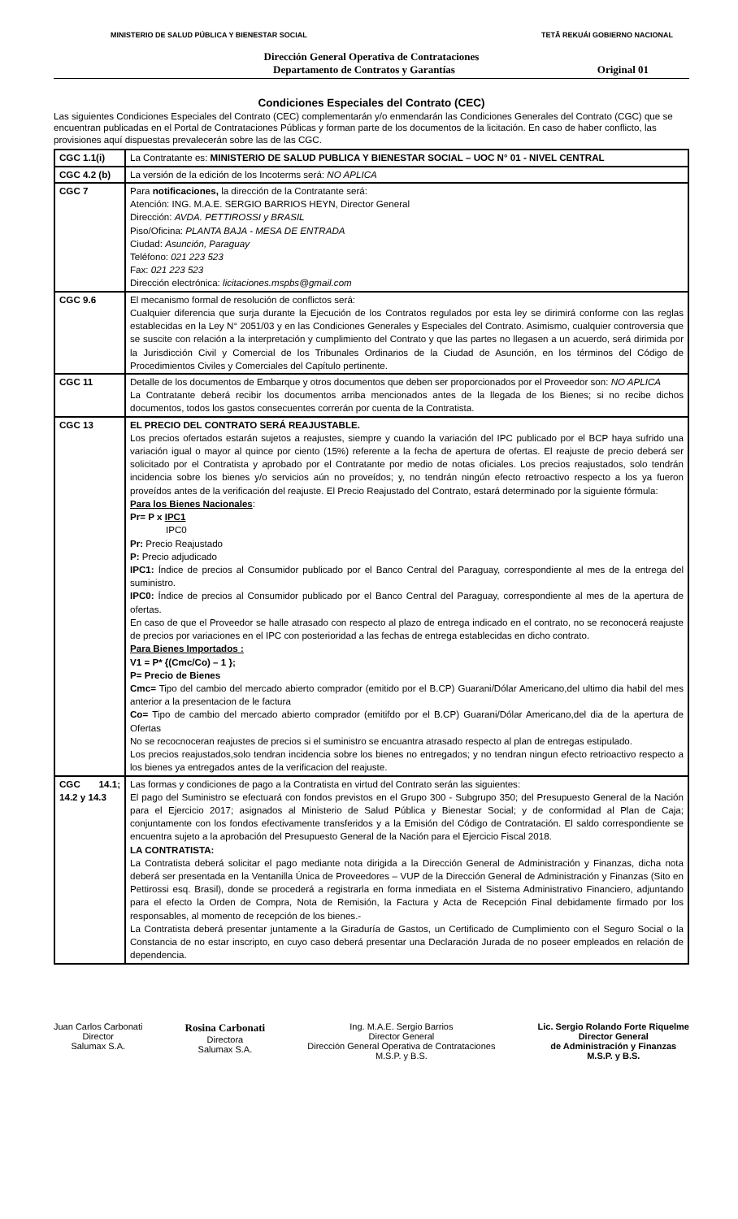MINISTERIO DE SALUD PÚBLICA Y BIENESTAR SOCIAL
TETÃ REKUÁI GOBIERNO NACIONAL
Dirección General Operativa de Contrataciones
Departamento de Contratos y Garantías Original 01
Condiciones Especiales del Contrato (CEC)
Las siguientes Condiciones Especiales del Contrato (CEC) complementarán y/o enmendarán las Condiciones Generales del Contrato (CGC) que se encuentran publicadas en el Portal de Contrataciones Públicas y forman parte de los documentos de la licitación. En caso de haber conflicto, las provisiones aquí dispuestas prevalecerán sobre las de las CGC.
| CGC 1.1(i) | La Contratante es: MINISTERIO DE SALUD PUBLICA Y BIENESTAR SOCIAL – UOC N° 01 - NIVEL CENTRAL |
| CGC 4.2 (b) | La versión de la edición de los Incoterms será: NO APLICA |
| CGC 7 | Para notificaciones, la dirección de la Contratante será: Atención: ING. M.A.E. SERGIO BARRIOS HEYN, Director General Dirección: AVDA. PETTIROSSI y BRASIL Piso/Oficina: PLANTA BAJA - MESA DE ENTRADA Ciudad: Asunción, Paraguay Teléfono: 021 223 523 Fax: 021 223 523 Dirección electrónica: licitaciones.mspbs@gmail.com |
| CGC 9.6 | El mecanismo formal de resolución de conflictos será: Cualquier diferencia que surja durante la Ejecución de los Contratos regulados por esta ley se dirimirá conforme con las reglas establecidas en la Ley N° 2051/03 y en las Condiciones Generales y Especiales del Contrato. Asimismo, cualquier controversia que se suscite con relación a la interpretación y cumplimiento del Contrato y que las partes no llegasen a un acuerdo, será dirimida por la Jurisdicción Civil y Comercial de los Tribunales Ordinarios de la Ciudad de Asunción, en los términos del Código de Procedimientos Civiles y Comerciales del Capítulo pertinente. |
| CGC 11 | Detalle de los documentos de Embarque y otros documentos que deben ser proporcionados por el Proveedor son: NO APLICA La Contratante deberá recibir los documentos arriba mencionados antes de la llegada de los Bienes; si no recibe dichos documentos, todos los gastos consecuentes correrán por cuenta de la Contratista. |
| CGC 13 | EL PRECIO DEL CONTRATO SERÁ REAJUSTABLE. Los precios ofertados estarán sujetos a reajustes, siempre y cuando la variación del IPC publicado por el BCP haya sufrido una variación igual o mayor al quince por ciento (15%) referente a la fecha de apertura de ofertas. El reajuste de precio deberá ser solicitado por el Contratista y aprobado por el Contratante por medio de notas oficiales. Los precios reajustados, solo tendrán incidencia sobre los bienes y/o servicios aún no proveídos; y, no tendrán ningún efecto retroactivo respecto a los ya fueron proveídos antes de la verificación del reajuste. El Precio Reajustado del Contrato, estará determinado por la siguiente fórmula: Para los Bienes Nacionales : Pr= P x IPC1 IPC0 Pr: Precio Reajustado P: Precio adjudicado IPC1: Índice de precios al Consumidor publicado por el Banco Central del Paraguay, correspondiente al mes de la entrega del suministro. IPC0: Índice de precios al Consumidor publicado por el Banco Central del Paraguay, correspondiente al mes de la apertura de ofertas. En caso de que el Proveedor se halle atrasado con respecto al plazo de entrega indicado en el contrato, no se reconocerá reajuste de precios por variaciones en el IPC con posterioridad a las fechas de entrega establecidas en dicho contrato. Para Bienes Importados : V1 = P* {(Cmc/Co) – 1 }; P= Precio de Bienes Cmc= Tipo del cambio del mercado abierto comprador (emitido por el B.CP) Guarani/Dólar Americano,del ultimo dia habil del mes anterior a la presentacion de le factura Co= Tipo de cambio del mercado abierto comprador (emitifdo por el B.CP) Guarani/Dólar Americano,del dia de la apertura de Ofertas No se recocnoceran reajustes de precios si el suministro se encuantra atrasado respecto al plan de entregas estipulado. Los precios reajustados,solo tendran incidencia sobre los bienes no entregados; y no tendran ningun efecto retrioactivo respecto a los bienes ya entregados antes de la verificacion del reajuste. |
| CGC 14.1; 14.2 y 14.3 | Las formas y condiciones de pago a la Contratista en virtud del Contrato serán las siguientes: El pago del Suministro se efectuará con fondos previstos en el Grupo 300 - Subgrupo 350; del Presupuesto General de la Nación para el Ejercicio 2017; asignados al Ministerio de Salud Pública y Bienestar Social; y de conformidad al Plan de Caja; conjuntamente con los fondos efectivamente transferidos y a la Emisión del Código de Contratación. El saldo correspondiente se encuentra sujeto a la aprobación del Presupuesto General de la Nación para el Ejercicio Fiscal 2018. LA CONTRATISTA: La Contratista deberá solicitar el pago mediante nota dirigida a la Dirección General de Administración y Finanzas, dicha nota deberá ser presentada en la Ventanilla Única de Proveedores – VUP de la Dirección General de Administración y Finanzas (Sito en Pettirossi esq. Brasil), donde se procederá a registrarla en forma inmediata en el Sistema Administrativo Financiero, adjuntando para el efecto la Orden de Compra, Nota de Remisión, la Factura y Acta de Recepción Final debidamente firmado por los responsables, al momento de recepción de los bienes.- La Contratista deberá presentar juntamente a la Giraduría de Gastos, un Certificado de Cumplimiento con el Seguro Social o la Constancia de no estar inscripto, en cuyo caso deberá presentar una Declaración Jurada de no poseer empleados en relación de dependencia. |
Juan Carlos Carbonati
Director
Salumax S.A.
Rosina Carbonati
Directora
Salumax S.A.
Ing. M.A.E. Sergio Barrios
Director General
Dirección General Operativa de Contrataciones
M.S.P. y B.S.
Lic. Sergio Rolando Forte Riquelme
Director General
de Administración y Finanzas
M.S.P. y B.S.